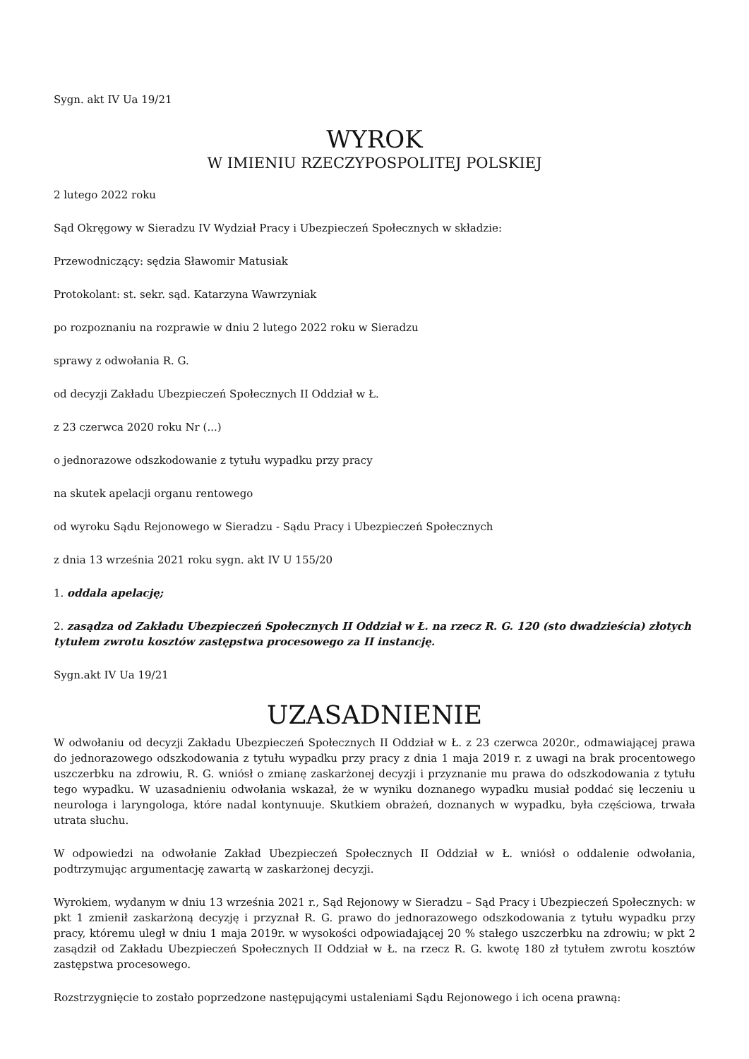Sygn. akt IV Ua 19/21
WYROK
W IMIENIU RZECZYPOSPOLITEJ POLSKIEJ
2 lutego 2022 roku
Sąd Okręgowy w Sieradzu IV Wydział Pracy i Ubezpieczeń Społecznych w składzie:
Przewodniczący: sędzia Sławomir Matusiak
Protokolant: st. sekr. sąd. Katarzyna Wawrzyniak
po rozpoznaniu na rozprawie w dniu 2 lutego 2022 roku w Sieradzu
sprawy z odwołania R. G.
od decyzji Zakładu Ubezpieczeń Społecznych II Oddział w Ł.
z 23 czerwca 2020 roku Nr (...)
o jednorazowe odszkodowanie z tytułu wypadku przy pracy
na skutek apelacji organu rentowego
od wyroku Sądu Rejonowego w Sieradzu - Sądu Pracy i Ubezpieczeń Społecznych
z dnia 13 września 2021 roku sygn. akt IV U 155/20
1. oddala apelację;
2. zasądza od Zakładu Ubezpieczeń Społecznych II Oddział w Ł. na rzecz R. G. 120 (sto dwadzieścia) złotych tytułem zwrotu kosztów zastępstwa procesowego za II instancję.
Sygn.akt IV Ua 19/21
UZASADNIENIE
W odwołaniu od decyzji Zakładu Ubezpieczeń Społecznych II Oddział w Ł. z 23 czerwca 2020r., odmawiającej prawa do jednorazowego odszkodowania z tytułu wypadku przy pracy z dnia 1 maja 2019 r. z uwagi na brak procentowego uszczerbku na zdrowiu, R. G. wniósł o zmianę zaskarżonej decyzji i przyznanie mu prawa do odszkodowania z tytułu tego wypadku. W uzasadnieniu odwołania wskazał, że w wyniku doznanego wypadku musiał poddać się leczeniu u neurologa i laryngologa, które nadal kontynuuje. Skutkiem obrażeń, doznanych w wypadku, była częściowa, trwała utrata słuchu.
W odpowiedzi na odwołanie Zakład Ubezpieczeń Społecznych II Oddział w Ł. wniósł o oddalenie odwołania, podtrzymując argumentację zawartą w zaskarżonej decyzji.
Wyrokiem, wydanym w dniu 13 września 2021 r., Sąd Rejonowy w Sieradzu – Sąd Pracy i Ubezpieczeń Społecznych: w pkt 1 zmienił zaskarżoną decyzję i przyznał R. G. prawo do jednorazowego odszkodowania z tytułu wypadku przy pracy, któremu uległ w dniu 1 maja 2019r. w wysokości odpowiadającej 20 % stałego uszczerbku na zdrowiu; w pkt 2 zasądził od Zakładu Ubezpieczeń Społecznych II Oddział w Ł. na rzecz R. G. kwotę 180 zł tytułem zwrotu kosztów zastępstwa procesowego.
Rozstrzygnięcie to zostało poprzedzone następującymi ustaleniami Sądu Rejonowego i ich ocena prawną: